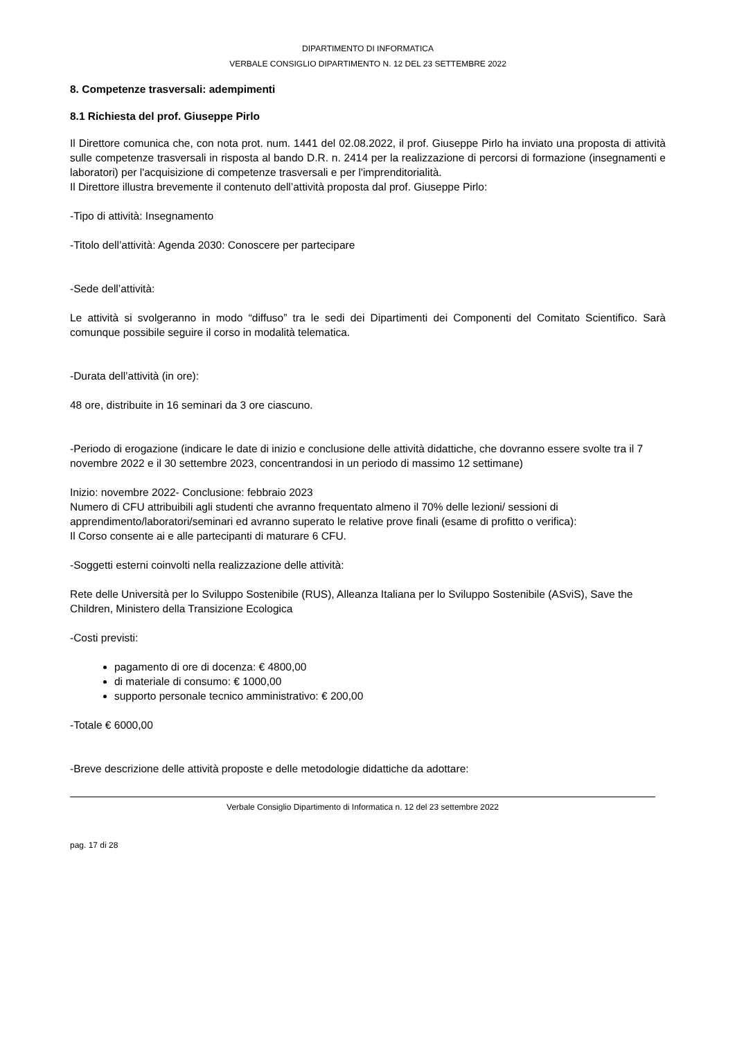DIPARTIMENTO DI INFORMATICA
VERBALE CONSIGLIO DIPARTIMENTO N. 12 DEL 23 SETTEMBRE 2022
8. Competenze trasversali: adempimenti
8.1 Richiesta del prof. Giuseppe Pirlo
Il Direttore comunica che, con nota prot. num. 1441 del 02.08.2022, il prof. Giuseppe Pirlo ha inviato una proposta di attività sulle competenze trasversali in risposta al bando D.R. n. 2414 per la realizzazione di percorsi di formazione (insegnamenti e laboratori) per l'acquisizione di competenze trasversali e per l'imprenditorialità.
Il Direttore illustra brevemente il contenuto dell’attività proposta dal prof. Giuseppe Pirlo:
-Tipo di attività: Insegnamento
-Titolo dell’attività: Agenda 2030: Conoscere per partecipare
-Sede dell’attività:
Le attività si svolgeranno in modo “diffuso” tra le sedi dei Dipartimenti dei Componenti del Comitato Scientifico. Sarà comunque possibile seguire il corso in modalità telematica.
-Durata dell’attività (in ore):
48 ore, distribuite in 16 seminari da 3 ore ciascuno.
-Periodo di erogazione (indicare le date di inizio e conclusione delle attività didattiche, che dovranno essere svolte tra il 7 novembre 2022 e il 30 settembre 2023, concentrandosi in un periodo di massimo 12 settimane)
Inizio: novembre 2022- Conclusione: febbraio 2023
Numero di CFU attribuibili agli studenti che avranno frequentato almeno il 70% delle lezioni/ sessioni di apprendimento/laboratori/seminari ed avranno superato le relative prove finali (esame di profitto o verifica):
Il Corso consente ai e alle partecipanti di maturare 6 CFU.
-Soggetti esterni coinvolti nella realizzazione delle attività:
Rete delle Università per lo Sviluppo Sostenibile (RUS), Alleanza Italiana per lo Sviluppo Sostenibile (ASviS), Save the Children, Ministero della Transizione Ecologica
-Costi previsti:
pagamento di ore di docenza: € 4800,00
di materiale di consumo: € 1000,00
supporto personale tecnico amministrativo: € 200,00
-Totale € 6000,00
-Breve descrizione delle attività proposte e delle metodologie didattiche da adottare:
Verbale Consiglio Dipartimento di Informatica n. 12 del 23 settembre 2022
pag. 17 di 28